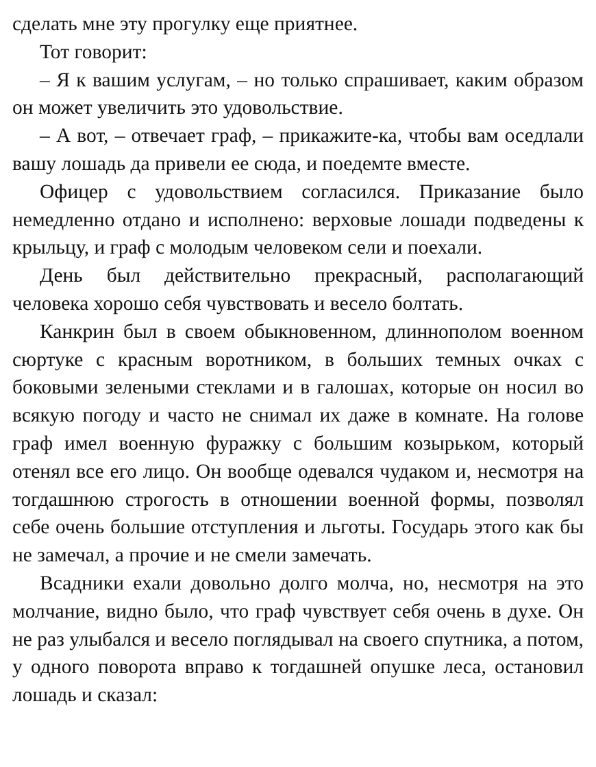сделать мне эту прогулку еще приятнее.
Тот говорит:
– Я к вашим услугам, – но только спрашивает, каким образом он может увеличить это удовольствие.
– А вот, – отвечает граф, – прикажите-ка, чтобы вам оседлали вашу лошадь да привели ее сюда, и поедемте вместе.
Офицер с удовольствием согласился. Приказание было немедленно отдано и исполнено: верховые лошади подведены к крыльцу, и граф с молодым человеком сели и поехали.
День был действительно прекрасный, располагающий человека хорошо себя чувствовать и весело болтать.
Канкрин был в своем обыкновенном, длиннополом военном сюртуке с красным воротником, в больших темных очках с боковыми зелеными стеклами и в галошах, которые он носил во всякую погоду и часто не снимал их даже в комнате. На голове граф имел военную фуражку с большим козырьком, который отенял все его лицо. Он вообще одевался чудаком и, несмотря на тогдашнюю строгость в отношении военной формы, позволял себе очень большие отступления и льготы. Государь этого как бы не замечал, а прочие и не смели замечать.
Всадники ехали довольно долго молча, но, несмотря на это молчание, видно было, что граф чувствует себя очень в духе. Он не раз улыбался и весело поглядывал на своего спутника, а потом, у одного поворота вправо к тогдашней опушке леса, остановил лошадь и сказал: